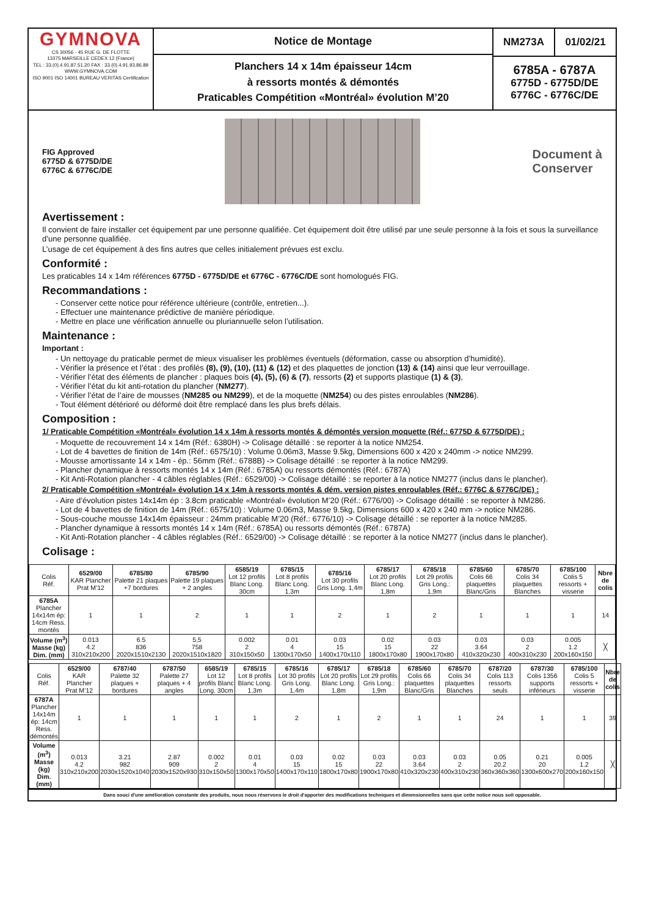GYMNOVA
CS 30056 - 45 RUE G. DE FLOTTE
13375 MARSEILLE CEDEX 12 (France)
TEL : 33.(0).4.91.87.51.20 FAX : 33.(0).4.91.93.86.89
WWW.GYMNOVA.COM
ISO 9001 ISO 14001 BUREAU VERITAS Certification
Notice de Montage
Planchers 14 x 14m épaisseur 14cm
à ressorts montés & démontés
Praticables Compétition «Montréal» évolution M’20
NM273A 01/02/21
6785A - 6787A
6775D - 6775D/DE
6776C - 6776C/DE
FIG Approved
6775D & 6775D/DE
6776C & 6776C/DE
Document à
Conserver
Avertissement :
Il convient de faire installer cet équipement par une personne qualifiée. Cet équipement doit être utilisé par une seule personne à la fois et sous la surveillance d’une personne qualifiée.
L’usage de cet équipement à des fins autres que celles initialement prévues est exclu.
Conformité :
Les praticables 14 x 14m références 6775D - 6775D/DE et 6776C - 6776C/DE sont homologués FIG.
Recommandations :
- Conserver cette notice pour référence ultérieure (contrôle, entretien...).
- Effectuer une maintenance prédictive de manière périodique.
- Mettre en place une vérification annuelle ou pluriannuelle selon l’utilisation.
Maintenance :
Important :
- Un nettoyage du praticable permet de mieux visualiser les problèmes éventuels (déformation, casse ou absorption d’humidité).
- Vérifier la présence et l’état : des profilés (8), (9), (10), (11) & (12) et des plaquettes de jonction (13) & (14) ainsi que leur verrouillage.
- Vérifier l’état des éléments de plancher : plaques bois (4), (5), (6) & (7), ressorts (2) et supports plastique (1) & (3),
- Vérifier l’état du kit anti-rotation du plancher (NM277).
- Vérifier l’état de l’aire de mousses (NM285 ou NM299), et de la moquette (NM254) ou des pistes enroulables (NM286).
- Tout élément détérioré ou déformé doit être remplacé dans les plus brefs délais.
Composition :
1/ Praticable Compétition «Montréal» évolution 14 x 14m à ressorts montés & démontés version moquette (Réf.: 6775D & 6775D/DE) :
- Moquette de recouvrement 14 x 14m (Réf.: 6380H) -> Colisage détaillé : se reporter à la notice NM254.
- Lot de 4 bavettes de finition de 14m (Réf.: 6575/10) : Volume 0.06m3, Masse 9.5kg, Dimensions 600 x 420 x 240mm -> notice NM299.
- Mousse amortissante 14 x 14m - ép.: 56mm (Réf.: 6788B) -> Colisage détaillé : se reporter à la notice NM299.
- Plancher dynamique à ressorts montés 14 x 14m (Réf.: 6785A) ou ressorts démontés (Réf.: 6787A)
- Kit Anti-Rotation plancher - 4 câbles réglables (Réf.: 6529/00) -> Colisage détaillé : se reporter à la notice NM277 (inclus dans le plancher).
2/ Praticable Compétition «Montréal» évolution 14 x 14m à ressorts montés & dém. version pistes enroulables (Réf.: 6776C & 6776C/DE) :
- Aire d’évolution pistes 14x14m ép : 3.8cm praticable «Montréal» évolution M’20 (Réf.: 6776/00) -> Colisage détaillé : se reporter à NM286.
- Lot de 4 bavettes de finition de 14m (Réf.: 6575/10) : Volume 0.06m3, Masse 9.5kg, Dimensions 600 x 420 x 240 mm -> notice NM286.
- Sous-couche mousse 14x14m épaisseur : 24mm praticable M’20 (Réf.: 6776/10) -> Colisage détaillé : se reporter à la notice NM285.
- Plancher dynamique à ressorts montés 14 x 14m (Réf.: 6785A) ou ressorts démontés (Réf.: 6787A)
- Kit Anti-Rotation plancher - 4 câbles réglables (Réf.: 6529/00) -> Colisage détaillé : se reporter à la notice NM277 (inclus dans le plancher).
Colisage :
| Colis Réf. | 6529/00 KAR Plancher Prat M’12 | 6785/80 Palette 21 plaques +7 bordures | 6785/90 Palette 19 plaques + 2 angles | 6585/19 Lot 12 profils Blanc Long. 30cm | 6785/15 Lot 8 profils Blanc Long. 1,3m | 6785/16 Lot 30 profils Gris Long. 1,4m | 6785/17 Lot 20 profils Blanc Long. 1,8m | 6785/18 Lot 29 profils Gris Long.: 1,9m | 6785/60 Colis 66 plaquettes Blanc/Gris | 6785/70 Colis 34 plaquettes Blanches | 6785/100 Colis 5 ressorts + visserie | Nbre de colis |
| --- | --- | --- | --- | --- | --- | --- | --- | --- | --- | --- | --- | --- |
| 6785A Plancher 14x14m ép: 14cm Ress. montés | 1 | 1 | 2 | 1 | 1 | 2 | 1 | 2 | 1 | 1 | 1 | 14 |
| Volume (m<sup>3</sup>) Masse (kg) Dim. (mm) | 0.013 4.2 310x210x200 | 6.5 836 2020x1510x2130 | 5,5 758 2020x1510x1820 | 0.002 2 310x150x50 | 0.01 4 1300x170x50 | 0.03 15 1400x170x110 | 0.02 15 1800x170x80 | 0.03 22 1900x170x80 | 0.03 3.64 410x320x230 | 0.03 2 400x310x230 | 0.005 1.2 200x160x150 | ╳ |
| Colis Réf. | 6529/00 KAR Plancher Prat M’12 | 6787/40 Palette 32 plaques + bordures | 6787/50 Palette 27 plaques + 4 angles | 6585/19 Lot 12 profils Blanc Long. 30cm | 6785/15 Lot 8 profils Blanc Long. 1,3m | 6785/16 Lot 30 profils Gris Long. 1,4m | 6785/17 Lot 20 profils Blanc Long. 1,8m | 6785/18 Lot 29 profils Gris Long.: 1,9m | 6785/60 Colis 66 plaquettes Blanc/Gris | 6785/70 Colis 34 plaquettes Blanches | 6787/20 Colis 113 ressorts seuls | 6787/30 Colis 1356 supports inférieurs | 6785/100 Colis 5 ressorts + visserie | Nbre de colis |
| --- | --- | --- | --- | --- | --- | --- | --- | --- | --- | --- | --- | --- | --- | --- |
| 6787A Plancher 14x14m ép: 14cm Ress. démontés | 1 | 1 | 1 | 1 | 1 | 2 | 1 | 2 | 1 | 1 | 24 | 1 | 1 | 39 |
| Volume (m<sup>3</sup>) Masse (kg) Dim. (mm) | 0.013 4.2 310x210x200 | 3.21 982 2030x1520x1040 | 2.87 909 2030x1520x930 | 0.002 2 310x150x50 | 0.01 4 1300x170x50 | 0.03 15 1400x170x110 | 0.02 15 1800x170x80 | 0.03 22 1900x170x80 | 0.03 3.64 410x320x230 | 0.03 2 400x310x230 | 0.05 20.2 360x360x360 | 0.21 20 1300x600x270 | 0.005 1.2 200x160x150 | ╳ |
Dans souci d'une amélioration constante des produits, nous nous réservons le droit d'apporter des modifications techniques et dimensionnelles sans que cette notice nous soit opposable.